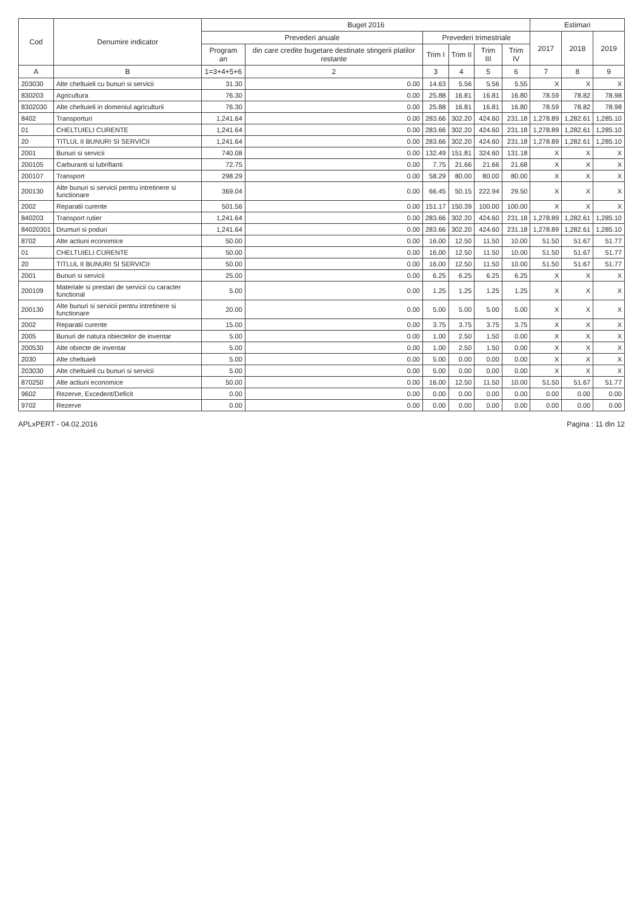| Cod | Denumire indicator | Buget 2016 | | | | | | Estimari | | |
| --- | --- | --- | --- | --- | --- | --- | --- | --- | --- | --- |
| | | Prevederi anuale | | Prevederi trimestriale | | | | 2017 | 2018 | 2019 |
| | | Program an | din care credite bugetare destinate stingerii platilor restante | Trim I | Trim II | Trim III | Trim IV | | | |
| A | B | 1=3+4+5+6 | 2 | 3 | 4 | 5 | 6 | 7 | 8 | 9 |
| 203030 | Alte cheltuieli cu bunuri si servicii | 31.30 | 0.00 | 14.63 | 5.56 | 5.56 | 5.55 | X | X | X |
| 830203 | Agricultura | 76.30 | 0.00 | 25.88 | 16.81 | 16.81 | 16.80 | 78.59 | 78.82 | 78.98 |
| 8302030 | Alte cheltuieli in domeniul agriculturii | 76.30 | 0.00 | 25.88 | 16.81 | 16.81 | 16.80 | 78.59 | 78.82 | 78.98 |
| 8402 | Transporturi | 1,241.64 | 0.00 | 283.66 | 302.20 | 424.60 | 231.18 | 1,278.89 | 1,282.61 | 1,285.10 |
| 01 | CHELTUIELI CURENTE | 1,241.64 | 0.00 | 283.66 | 302.20 | 424.60 | 231.18 | 1,278.89 | 1,282.61 | 1,285.10 |
| 20 | TITLUL II BUNURI SI SERVICII | 1,241.64 | 0.00 | 283.66 | 302.20 | 424.60 | 231.18 | 1,278.89 | 1,282.61 | 1,285.10 |
| 2001 | Bunuri si servicii | 740.08 | 0.00 | 132.49 | 151.81 | 324.60 | 131.18 | X | X | X |
| 200105 | Carburanti si lubrifianti | 72.75 | 0.00 | 7.75 | 21.66 | 21.66 | 21.68 | X | X | X |
| 200107 | Transport | 298.29 | 0.00 | 58.29 | 80.00 | 80.00 | 80.00 | X | X | X |
| 200130 | Alte bunuri si servicii pentru intretinere si functionare | 369.04 | 0.00 | 66.45 | 50.15 | 222.94 | 29.50 | X | X | X |
| 2002 | Reparatii curente | 501.56 | 0.00 | 151.17 | 150.39 | 100.00 | 100.00 | X | X | X |
| 840203 | Transport rutier | 1,241.64 | 0.00 | 283.66 | 302.20 | 424.60 | 231.18 | 1,278.89 | 1,282.61 | 1,285.10 |
| 84020301 | Drumuri si poduri | 1,241.64 | 0.00 | 283.66 | 302.20 | 424.60 | 231.18 | 1,278.89 | 1,282.61 | 1,285.10 |
| 8702 | Alte actiuni economice | 50.00 | 0.00 | 16.00 | 12.50 | 11.50 | 10.00 | 51.50 | 51.67 | 51.77 |
| 01 | CHELTUIELI CURENTE | 50.00 | 0.00 | 16.00 | 12.50 | 11.50 | 10.00 | 51.50 | 51.67 | 51.77 |
| 20 | TITLUL II BUNURI SI SERVICII | 50.00 | 0.00 | 16.00 | 12.50 | 11.50 | 10.00 | 51.50 | 51.67 | 51.77 |
| 2001 | Bunuri si servicii | 25.00 | 0.00 | 6.25 | 6.25 | 6.25 | 6.25 | X | X | X |
| 200109 | Materiale si prestari de servicii cu caracter functional | 5.00 | 0.00 | 1.25 | 1.25 | 1.25 | 1.25 | X | X | X |
| 200130 | Alte bunuri si servicii pentru intretinere si functionare | 20.00 | 0.00 | 5.00 | 5.00 | 5.00 | 5.00 | X | X | X |
| 2002 | Reparatii curente | 15.00 | 0.00 | 3.75 | 3.75 | 3.75 | 3.75 | X | X | X |
| 2005 | Bunuri de natura obiectelor de inventar | 5.00 | 0.00 | 1.00 | 2.50 | 1.50 | 0.00 | X | X | X |
| 200530 | Alte obiecte de inventar | 5.00 | 0.00 | 1.00 | 2.50 | 1.50 | 0.00 | X | X | X |
| 2030 | Alte cheltuieli | 5.00 | 0.00 | 5.00 | 0.00 | 0.00 | 0.00 | X | X | X |
| 203030 | Alte cheltuieli cu bunuri si servicii | 5.00 | 0.00 | 5.00 | 0.00 | 0.00 | 0.00 | X | X | X |
| 870250 | Alte actiuni economice | 50.00 | 0.00 | 16.00 | 12.50 | 11.50 | 10.00 | 51.50 | 51.67 | 51.77 |
| 9602 | Rezerve, Excedent/Deficit | 0.00 | 0.00 | 0.00 | 0.00 | 0.00 | 0.00 | 0.00 | 0.00 | 0.00 |
| 9702 | Rezerve | 0.00 | 0.00 | 0.00 | 0.00 | 0.00 | 0.00 | 0.00 | 0.00 | 0.00 |
APLxPERT - 04.02.2016 Pagina : 11 din 12